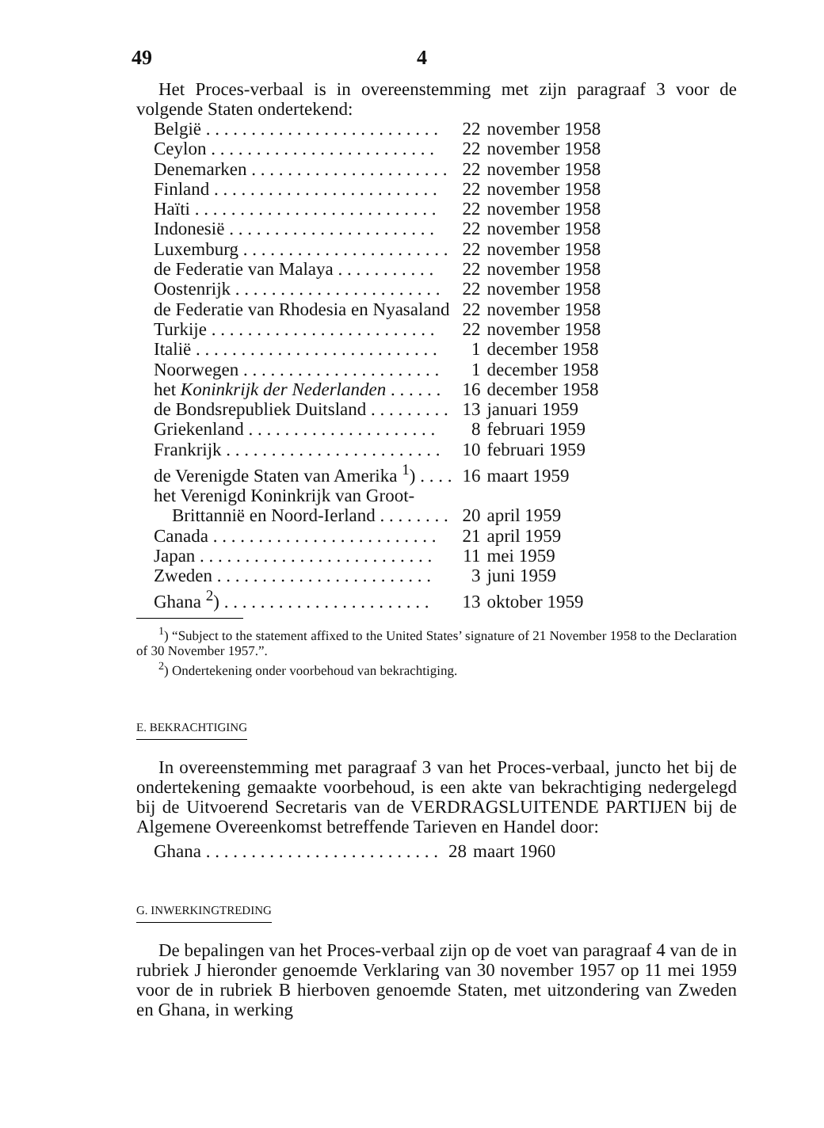49 4
Het Proces-verbaal is in overeenstemming met zijn paragraaf 3 voor de volgende Staten ondertekend:
| België . . . . . . . . . . . . . . . . . . . . . . . . . . | 22 | november 1958 |
| Ceylon . . . . . . . . . . . . . . . . . . . . . . . . . | 22 | november 1958 |
| Denemarken . . . . . . . . . . . . . . . . . . . . . . | 22 | november 1958 |
| Finland . . . . . . . . . . . . . . . . . . . . . . . . . | 22 | november 1958 |
| Haïti . . . . . . . . . . . . . . . . . . . . . . . . . . . | 22 | november 1958 |
| Indonesië . . . . . . . . . . . . . . . . . . . . . . . | 22 | november 1958 |
| Luxemburg . . . . . . . . . . . . . . . . . . . . . . . | 22 | november 1958 |
| de Federatie van Malaya . . . . . . . . . . . | 22 | november 1958 |
| Oostenrijk . . . . . . . . . . . . . . . . . . . . . . . | 22 | november 1958 |
| de Federatie van Rhodesia en Nyasaland | 22 | november 1958 |
| Turkije . . . . . . . . . . . . . . . . . . . . . . . . . | 22 | november 1958 |
| Italië . . . . . . . . . . . . . . . . . . . . . . . . . . . | 1 | december 1958 |
| Noorwegen . . . . . . . . . . . . . . . . . . . . . . | 1 | december 1958 |
| het Koninkrijk der Nederlanden . . . . . . | 16 | december 1958 |
| de Bondsrepubliek Duitsland . . . . . . . . . | 13 | januari 1959 |
| Griekenland . . . . . . . . . . . . . . . . . . . . . | 8 | februari 1959 |
| Frankrijk . . . . . . . . . . . . . . . . . . . . . . . . | 10 | februari 1959 |
| de Verenigde Staten van Amerika <sup>1</sup>) . . . . | 16 | maart 1959 |
| het Verenigd Koninkrijk van Groot- Brittannië en Noord-Ierland . . . . . . . . | 20 | april 1959 |
| Canada . . . . . . . . . . . . . . . . . . . . . . . . . | 21 | april 1959 |
| Japan . . . . . . . . . . . . . . . . . . . . . . . . . . | 11 | mei 1959 |
| Zweden . . . . . . . . . . . . . . . . . . . . . . . . | 3 | juni 1959 |
| Ghana <sup>2</sup>) . . . . . . . . . . . . . . . . . . . . . . . | 13 | oktober 1959 |
<sup>1</sup>) “Subject to the statement affixed to the United States’ signature of 21 November 1958 to the Declaration of 30 November 1957.”.
<sup>2</sup>) Ondertekening onder voorbehoud van bekrachtiging.
E. BEKRACHTIGING
In overeenstemming met paragraaf 3 van het Proces-verbaal, juncto het bij de ondertekening gemaakte voorbehoud, is een akte van bekrachtiging nedergelegd bij de Uitvoerend Secretaris van de VERDRAGSLUITENDE PARTIJEN bij de Algemene Overeenkomst betreffende Tarieven en Handel door:
| Ghana . . . . . . . . . . . . . . . . . . . . . . . . . . | 28 | maart 1960 |
G. INWERKINGTREDING
De bepalingen van het Proces-verbaal zijn op de voet van paragraaf 4 van de in rubriek J hieronder genoemde Verklaring van 30 november 1957 op 11 mei 1959 voor de in rubriek B hierboven genoemde Staten, met uitzondering van Zweden en Ghana, in werking